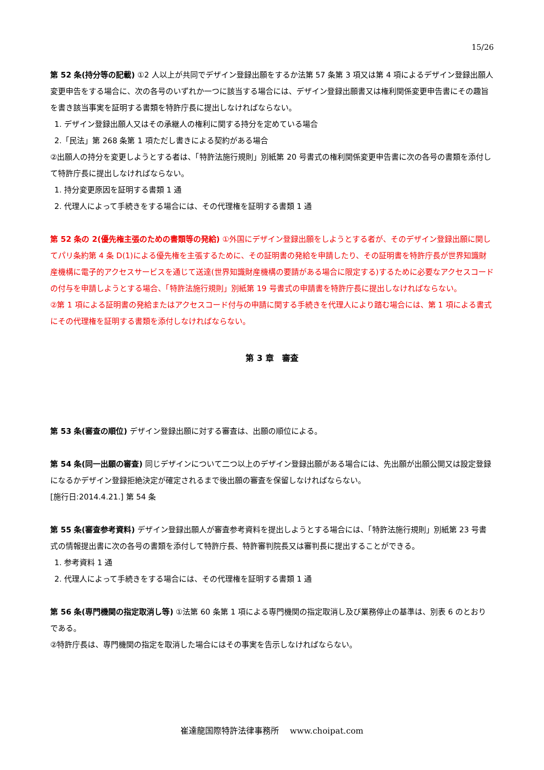15/26
第 52 条(持分等の記載) ①2 人以上が共同でデザイン登録出願をするか法第 57 条第 3 項又は第 4 項によるデザイン登録出願人変更申告をする場合に、次の各号のいずれか一つに該当する場合には、デザイン登録出願書又は権利関係変更申告書にその趣旨を書き該当事実を証明する書類を特許庁長に提出しなければならない。
1. デザイン登録出願人又はその承継人の権利に関する持分を定めている場合
2.「民法」第 268 条第 1 項ただし書きによる契約がある場合
②出願人の持分を変更しようとする者は、「特許法施行規則」別紙第 20 号書式の権利関係変更申告書に次の各号の書類を添付して特許庁長に提出しなければならない。
1. 持分変更原因を証明する書類 1 通
2. 代理人によって手続きをする場合には、その代理権を証明する書類 1 通
第 52 条の 2(優先権主張のための書類等の発給) ①外国にデザイン登録出願をしようとする者が、そのデザイン登録出願に関してパリ条約第 4 条 D(1)による優先権を主張するために、その証明書の発給を申請したり、その証明書を特許庁長が世界知識財産機構に電子的アクセスサービスを通じて送達(世界知識財産機構の要請がある場合に限定する)するために必要なアクセスコードの付与を申請しようとする場合、「特許法施行規則」別紙第 19 号書式の申請書を特許庁長に提出しなければならない。
②第 1 項による証明書の発給またはアクセスコード付与の申請に関する手続きを代理人により踏む場合には、第 1 項による書式にその代理権を証明する書類を添付しなければならない。
第 3 章　審査
第 53 条(審査の順位) デザイン登録出願に対する審査は、出願の順位による。
第 54 条(同一出願の審査) 同じデザインについて二つ以上のデザイン登録出願がある場合には、先出願が出願公開又は設定登録になるかデザイン登録拒絶決定が確定されるまで後出願の審査を保留しなければならない。
[施行日:2014.4.21.] 第 54 条
第 55 条(審査参考資料) デザイン登録出願人が審査参考資料を提出しようとする場合には、「特許法施行規則」別紙第 23 号書式の情報提出書に次の各号の書類を添付して特許庁長、特許審判院長又は審判長に提出することができる。
1. 参考資料 1 通
2. 代理人によって手続きをする場合には、その代理権を証明する書類 1 通
第 56 条(専門機関の指定取消し等) ①法第 60 条第 1 項による専門機関の指定取消し及び業務停止の基準は、別表 6 のとおりである。
②特許庁長は、専門機関の指定を取消した場合にはその事実を告示しなければならない。
崔達龍国際特許法律事務所　 www.choipat.com